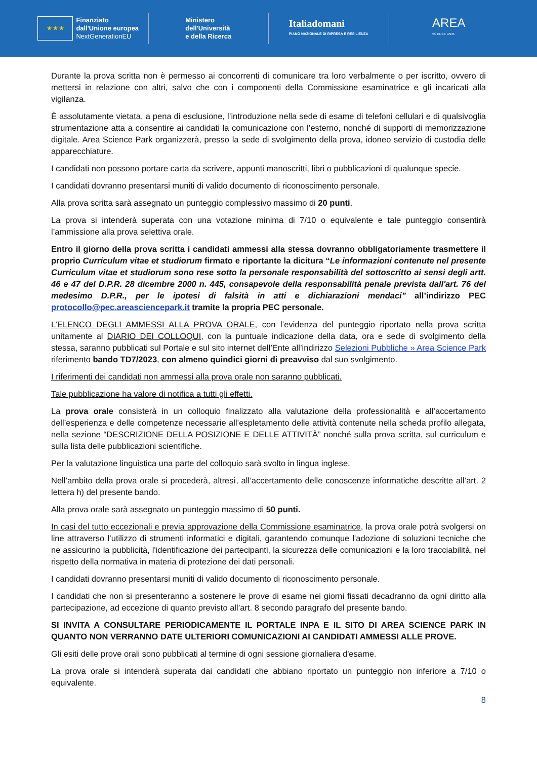★ ★ ★
Finanziato
dall'Unione europea
NextGenerationEU
Ministero
dell'Università
e della Ricerca
Italiadomani
PIANO NAZIONALE DI RIPRESA E RESILIENZA
AREA
SCIENCE PARK
Durante la prova scritta non è permesso ai concorrenti di comunicare tra loro verbalmente o per iscritto, ovvero di mettersi in relazione con altri, salvo che con i componenti della Commissione esaminatrice e gli incaricati alla vigilanza.
È assolutamente vietata, a pena di esclusione, l’introduzione nella sede di esame di telefoni cellulari e di qualsivoglia strumentazione atta a consentire ai candidati la comunicazione con l’esterno, nonché di supporti di memorizzazione digitale. Area Science Park organizzerà, presso la sede di svolgimento della prova, idoneo servizio di custodia delle apparecchiature.
I candidati non possono portare carta da scrivere, appunti manoscritti, libri o pubblicazioni di qualunque specie.
I candidati dovranno presentarsi muniti di valido documento di riconoscimento personale.
Alla prova scritta sarà assegnato un punteggio complessivo massimo di 20 punti.
La prova si intenderà superata con una votazione minima di 7/10 o equivalente e tale punteggio consentirà l’ammissione alla prova selettiva orale.
Entro il giorno della prova scritta i candidati ammessi alla stessa dovranno obbligatoriamente trasmettere il proprio Curriculum vitae et studiorum firmato e riportante la dicitura “Le informazioni contenute nel presente Curriculum vitae et studiorum sono rese sotto la personale responsabilità del sottoscritto ai sensi degli artt. 46 e 47 del D.P.R. 28 dicembre 2000 n. 445, consapevole della responsabilità penale prevista dall'art. 76 del medesimo D.P.R., per le ipotesi di falsità in atti e dichiarazioni mendaci” all’indirizzo PEC protocollo@pec.areasciencepark.it tramite la propria PEC personale.
L’ELENCO DEGLI AMMESSI ALLA PROVA ORALE, con l’evidenza del punteggio riportato nella prova scritta unitamente al DIARIO DEI COLLOQUI, con la puntuale indicazione della data, ora e sede di svolgimento della stessa, saranno pubblicati sul Portale e sul sito internet dell’Ente all’indirizzo Selezioni Pubbliche » Area Science Park riferimento bando TD7/2023, con almeno quindici giorni di preavviso dal suo svolgimento.
I riferimenti dei candidati non ammessi alla prova orale non saranno pubblicati.
Tale pubblicazione ha valore di notifica a tutti gli effetti.
La prova orale consisterà in un colloquio finalizzato alla valutazione della professionalità e all’accertamento dell’esperienza e delle competenze necessarie all’espletamento delle attività contenute nella scheda profilo allegata, nella sezione “DESCRIZIONE DELLA POSIZIONE E DELLE ATTIVITÀ” nonché sulla prova scritta, sul curriculum e sulla lista delle pubblicazioni scientifiche.
Per la valutazione linguistica una parte del colloquio sarà svolto in lingua inglese.
Nell’ambito della prova orale si procederà, altresì, all’accertamento delle conoscenze informatiche descritte all’art. 2 lettera h) del presente bando.
Alla prova orale sarà assegnato un punteggio massimo di 50 punti.
In casi del tutto eccezionali e previa approvazione della Commissione esaminatrice, la prova orale potrà svolgersi on line attraverso l’utilizzo di strumenti informatici e digitali, garantendo comunque l'adozione di soluzioni tecniche che ne assicurino la pubblicità, l'identificazione dei partecipanti, la sicurezza delle comunicazioni e la loro tracciabilità, nel rispetto della normativa in materia di protezione dei dati personali.
I candidati dovranno presentarsi muniti di valido documento di riconoscimento personale.
I candidati che non si presenteranno a sostenere le prove di esame nei giorni fissati decadranno da ogni diritto alla partecipazione, ad eccezione di quanto previsto all’art. 8 secondo paragrafo del presente bando.
SI INVITA A CONSULTARE PERIODICAMENTE IL PORTALE INPA E IL SITO DI AREA SCIENCE PARK IN QUANTO NON VERRANNO DATE ULTERIORI COMUNICAZIONI AI CANDIDATI AMMESSI ALLE PROVE.
Gli esiti delle prove orali sono pubblicati al termine di ogni sessione giornaliera d'esame.
La prova orale si intenderà superata dai candidati che abbiano riportato un punteggio non inferiore a 7/10 o equivalente.
8